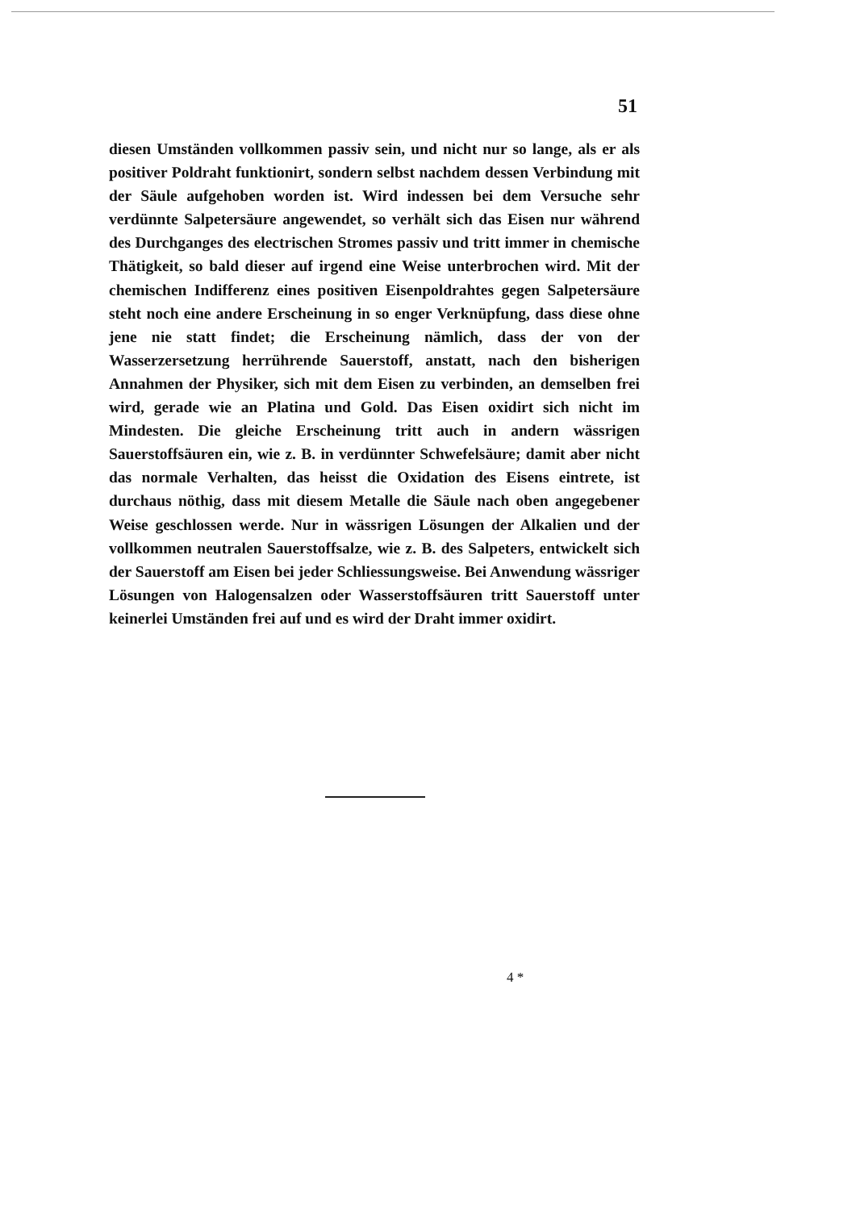51
diesen Umständen vollkommen passiv sein, und nicht nur so lange, als er als positiver Poldraht funktionirt, sondern selbst nachdem dessen Verbindung mit der Säule aufgehoben worden ist. Wird indessen bei dem Versuche sehr verdünnte Salpetersäure angewendet, so verhält sich das Eisen nur während des Durchganges des electrischen Stromes passiv und tritt immer in chemische Thätigkeit, so bald dieser auf irgend eine Weise unterbrochen wird. Mit der chemischen Indifferenz eines positiven Eisenpoldrahtes gegen Salpetersäure steht noch eine andere Erscheinung in so enger Verknüpfung, dass diese ohne jene nie statt findet; die Erscheinung nämlich, dass der von der Wasserzersetzung herrührende Sauerstoff, anstatt, nach den bisherigen Annahmen der Physiker, sich mit dem Eisen zu verbinden, an demselben frei wird, gerade wie an Platina und Gold. Das Eisen oxidirt sich nicht im Mindesten. Die gleiche Erscheinung tritt auch in andern wässrigen Sauerstoffsäuren ein, wie z. B. in verdünnter Schwefelsäure; damit aber nicht das normale Verhalten, das heisst die Oxidation des Eisens eintrete, ist durchaus nöthig, dass mit diesem Metalle die Säule nach oben angegebener Weise geschlossen werde. Nur in wässrigen Lösungen der Alkalien und der vollkommen neutralen Sauerstoffsalze, wie z. B. des Salpeters, entwickelt sich der Sauerstoff am Eisen bei jeder Schliessungsweise. Bei Anwendung wässriger Lösungen von Halogensalzen oder Wasserstoffsäuren tritt Sauerstoff unter keinerlei Umständen frei auf und es wird der Draht immer oxidirt.
4 *